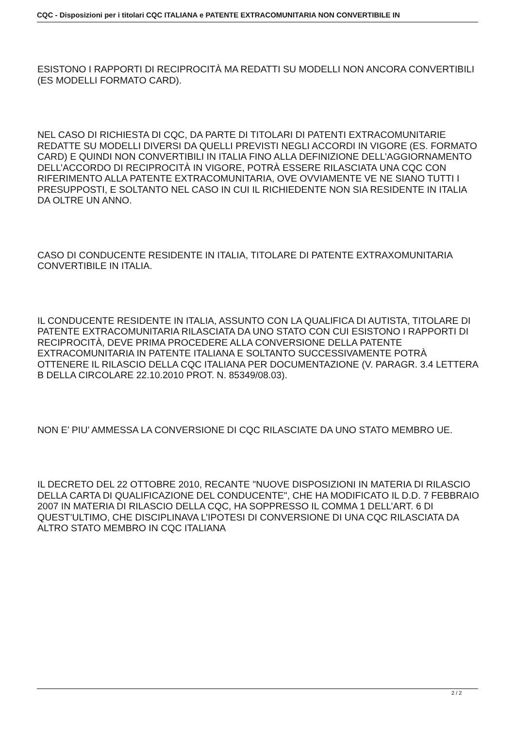CQC - Disposizioni per i titolari CQC ITALIANA e PATENTE EXTRACOMUNITARIA NON CONVERTIBILE IN
ESISTONO I RAPPORTI DI RECIPROCITÀ MA REDATTI SU MODELLI NON ANCORA CONVERTIBILI (ES MODELLI FORMATO CARD).
NEL CASO DI RICHIESTA DI CQC, DA PARTE DI TITOLARI DI PATENTI EXTRACOMUNITARIE REDATTE SU MODELLI DIVERSI DA QUELLI PREVISTI NEGLI ACCORDI IN VIGORE (ES. FORMATO CARD) E QUINDI NON CONVERTIBILI IN ITALIA FINO ALLA DEFINIZIONE DELL’AGGIORNAMENTO DELL’ACCORDO DI RECIPROCITÀ IN VIGORE, POTRÀ ESSERE RILASCIATA UNA CQC CON RIFERIMENTO ALLA PATENTE EXTRACOMUNITARIA, OVE OVVIAMENTE VE NE SIANO TUTTI I PRESUPPOSTI, E SOLTANTO NEL CASO IN CUI IL RICHIEDENTE NON SIA RESIDENTE IN ITALIA DA OLTRE UN ANNO.
CASO DI CONDUCENTE RESIDENTE IN ITALIA, TITOLARE DI PATENTE EXTRAXOMUNITARIA CONVERTIBILE IN ITALIA.
IL CONDUCENTE RESIDENTE IN ITALIA, ASSUNTO CON LA QUALIFICA DI AUTISTA, TITOLARE DI PATENTE EXTRACOMUNITARIA RILASCIATA DA UNO STATO CON CUI ESISTONO I RAPPORTI DI RECIPROCITÀ, DEVE PRIMA PROCEDERE ALLA CONVERSIONE DELLA PATENTE EXTRACOMUNITARIA IN PATENTE ITALIANA E SOLTANTO SUCCESSIVAMENTE POTRÀ OTTENERE IL RILASCIO DELLA CQC ITALIANA PER DOCUMENTAZIONE (V. PARAGR. 3.4 LETTERA B DELLA CIRCOLARE 22.10.2010 PROT. N. 85349/08.03).
NON E’ PIU’ AMMESSA LA CONVERSIONE DI CQC RILASCIATE DA UNO STATO MEMBRO UE.
IL DECRETO DEL 22 OTTOBRE 2010, RECANTE "NUOVE DISPOSIZIONI IN MATERIA DI RILASCIO DELLA CARTA DI QUALIFICAZIONE DEL CONDUCENTE", CHE HA MODIFICATO IL D.D. 7 FEBBRAIO 2007 IN MATERIA DI RILASCIO DELLA CQC, HA SOPPRESSO IL COMMA 1 DELL’ART. 6 DI QUEST’ULTIMO, CHE DISCIPLINAVA L’IPOTESI DI CONVERSIONE DI UNA CQC RILASCIATA DA ALTRO STATO MEMBRO IN CQC ITALIANA
2 / 2